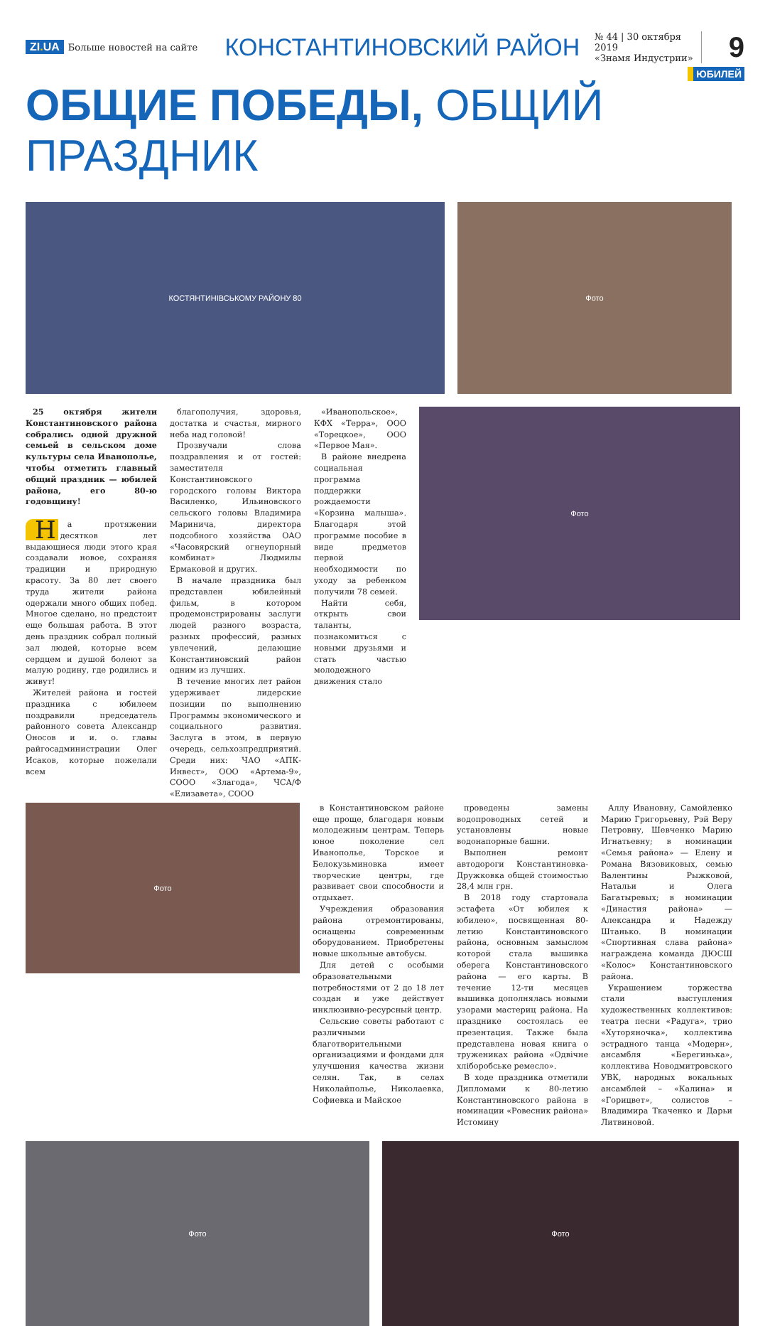ZI. UA Больше новостей на сайте КОНСТАНТИНОВСКИЙ РАЙОН № 44 | 30 октября 2019
«Знамя Индустрии» 9
ЮБИЛЕЙ
ОБЩИЕ ПОБЕДЫ, ОБЩИЙ ПРАЗДНИК
КОСТЯНТИНІВСЬКОМУ РАЙОНУ 80 Фото
25 октября жители Константиновского района собрались одной дружной семьей в сельском доме культуры села Иванополье, чтобы отметить главный общий праздник — юбилей района, его 80-ю годовщину!
На протяжении десятков лет выдающиеся люди этого края создавали новое, сохраняя традиции и природную красоту. За 80 лет своего труда жители района одержали много общих побед. Многое сделано, но предстоит еще большая работа. В этот день праздник собрал полный зал людей, которые всем сердцем и душой болеют за малую родину, где родились и живут!
Жителей района и гостей праздника с юбилеем поздравили председатель районного совета Александр Оносов и и. о. главы райгосадминистрации Олег Исаков, которые пожелали всем
благополучия, здоровья, достатка и счастья, мирного неба над головой!
Прозвучали слова поздравления и от гостей: заместителя Константиновского городского головы Виктора Василенко, Ильиновского сельского головы Владимира Маринича, директора подсобного хозяйства ОАО «Часовярский огнеупорный комбинат» Людмилы Ермаковой и других.
В начале праздника был представлен юбилейный фильм, в котором продемонстрированы заслуги людей разного возраста, разных профессий, разных увлечений, делающие Константиновский район одним из лучших.
В течение многих лет район удерживает лидерские позиции по выполнению Программы экономического и социального развития. Заслуга в этом, в первую очередь, сельхозпредприятий. Среди них: ЧАО «АПК-Инвест», ООО «Артема-9», СООО «Злагода», ЧСА/Ф «Елизавета», СООО
«Иванопольское», КФХ «Терра», ООО «Торецкое», ООО «Первое Мая».
В районе внедрена социальная программа поддержки рождаемости «Корзина малыша». Благодаря этой программе пособие в виде предметов первой необходимости по уходу за ребенком получили 78 семей.
Найти себя, открыть свои таланты, познакомиться с новыми друзьями и стать частью молодежного движения стало
Фото
Фото
в Константиновском районе еще проще, благодаря новым молодежным центрам. Теперь юное поколение сел Иванополье, Торское и Белокузьминовка имеет творческие центры, где развивает свои способности и отдыхает.
Учреждения образования района отремонтированы, оснащены современным оборудованием. Приобретены новые школьные автобусы.
Для детей с особыми образовательными потребностями от 2 до 18 лет создан и уже действует инклюзивно-ресурсный центр.
Сельские советы работают с различными благотворительными организациями и фондами для улучшения качества жизни селян. Так, в селах Николайполье, Николаевка, Софиевка и Майское
проведены замены водопроводных сетей и установлены новые водонапорные башни.
Выполнен ремонт автодороги Константиновка-Дружковка общей стоимостью 28,4 млн грн.
В 2018 году стартовала эстафета «От юбилея к юбилею», посвященная 80-летию Константиновского района, основным замыслом которой стала вышивка оберега Константиновского района — его карты. В течение 12-ти месяцев вышивка дополнялась новыми узорами мастериц района. На празднике состоялась ее презентация. Также была представлена новая книга о тружениках района «Одвічне хліборобське ремесло».
В ходе праздника отметили Дипломами к 80-летию Константиновского района в номинации «Ровесник района» Истомину
Аллу Ивановну, Самойленко Марию Григорьевну, Рэй Веру Петровну, Шевченко Марию Игнатьевну; в номинации «Семья района» — Елену и Романа Вязовиковых, семью Валентины Рыжковой, Натальи и Олега Багатыревых; в номинации «Династия района» —Александра и Надежду Штанько. В номинации «Спортивная слава района» награждена команда ДЮСШ «Колос» Константиновского района.
Украшением торжества стали выступления художественных коллективов: театра песни «Радуга», трио «Хуторяночка», коллектива эстрадного танца «Модерн», ансамбля «Берегинька», коллектива Новодмитровского УВК, народных вокальных ансамблей – «Калина» и «Горицвет», солистов – Владимира Ткаченко и Дарьи Литвиновой.
Фото Фото